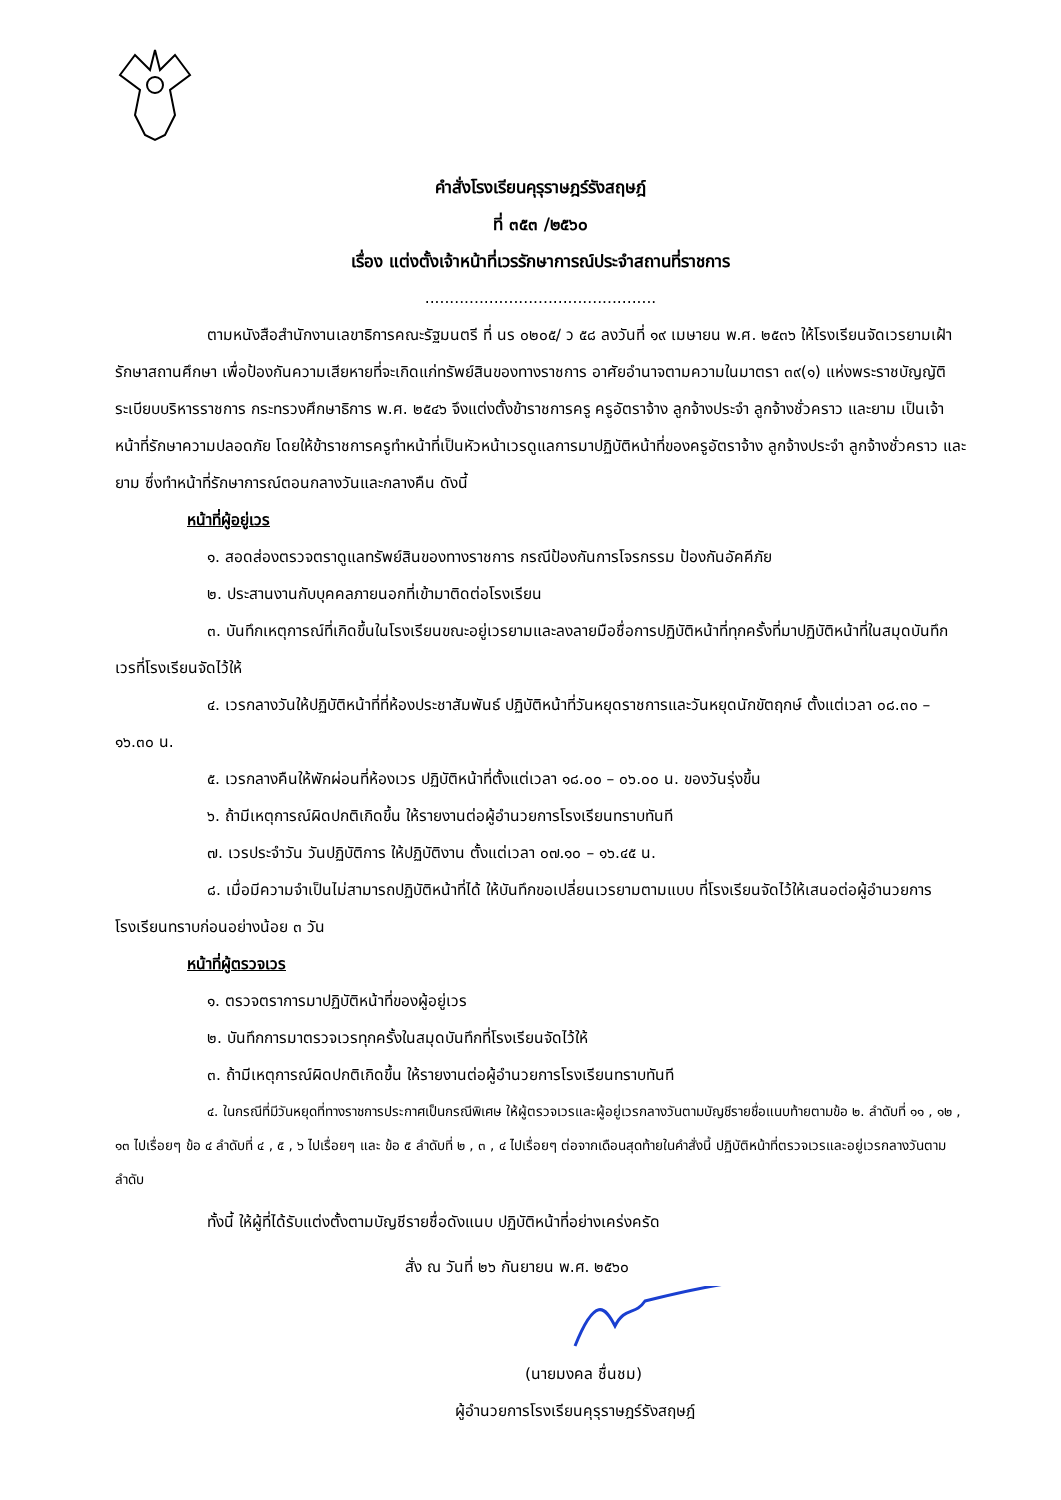คำสั่งโรงเรียนคุรุราษฎร์รังสฤษฎ์
ที่ ๓๕๓ /๒๕๖๐
เรื่อง แต่งตั้งเจ้าหน้าที่เวรรักษาการณ์ประจำสถานที่ราชการ
...............................................
ตามหนังสือสำนักงานเลขาธิการคณะรัฐมนตรี ที่ นร ๐๒๐๕/ ว ๕๘ ลงวันที่ ๑๙ เมษายน พ.ศ. ๒๕๓๖ ให้โรงเรียนจัดเวรยามเฝ้ารักษาสถานศึกษา เพื่อป้องกันความเสียหายที่จะเกิดแก่ทรัพย์สินของทางราชการ อาศัยอำนาจตามความในมาตรา ๓๙(๑) แห่งพระราชบัญญัติระเบียบบริหารราชการ กระทรวงศึกษาธิการ พ.ศ. ๒๕๔๖ จึงแต่งตั้งข้าราชการครู ครูอัตราจ้าง ลูกจ้างประจำ ลูกจ้างชั่วคราว และยาม เป็นเจ้าหน้าที่รักษาความปลอดภัย โดยให้ข้าราชการครูทำหน้าที่เป็นหัวหน้าเวรดูแลการมาปฏิบัติหน้าที่ของครูอัตราจ้าง ลูกจ้างประจำ ลูกจ้างชั่วคราว และยาม ซึ่งทำหน้าที่รักษาการณ์ตอนกลางวันและกลางคืน ดังนี้
หน้าที่ผู้อยู่เวร
๑. สอดส่องตรวจตราดูแลทรัพย์สินของทางราชการ กรณีป้องกันการโจรกรรม ป้องกันอัคคีภัย
๒. ประสานงานกับบุคคลภายนอกที่เข้ามาติดต่อโรงเรียน
๓. บันทึกเหตุการณ์ที่เกิดขึ้นในโรงเรียนขณะอยู่เวรยามและลงลายมือชื่อการปฏิบัติหน้าที่ทุกครั้งที่มาปฏิบัติหน้าที่ในสมุดบันทึกเวรที่โรงเรียนจัดไว้ให้
๔. เวรกลางวันให้ปฏิบัติหน้าที่ที่ห้องประชาสัมพันธ์ ปฏิบัติหน้าที่วันหยุดราชการและวันหยุดนักขัตฤกษ์ ตั้งแต่เวลา ๐๘.๓๐ – ๑๖.๓๐ น.
๕. เวรกลางคืนให้พักผ่อนที่ห้องเวร ปฏิบัติหน้าที่ตั้งแต่เวลา ๑๘.๐๐ – ๐๖.๐๐ น. ของวันรุ่งขึ้น
๖. ถ้ามีเหตุการณ์ผิดปกติเกิดขึ้น ให้รายงานต่อผู้อำนวยการโรงเรียนทราบทันที
๗. เวรประจำวัน วันปฏิบัติการ ให้ปฏิบัติงาน ตั้งแต่เวลา ๐๗.๑๐ – ๑๖.๔๕ น.
๘. เมื่อมีความจำเป็นไม่สามารถปฏิบัติหน้าที่ได้ ให้บันทึกขอเปลี่ยนเวรยามตามแบบ ที่โรงเรียนจัดไว้ให้เสนอต่อผู้อำนวยการโรงเรียนทราบก่อนอย่างน้อย ๓ วัน
หน้าที่ผู้ตรวจเวร
๑. ตรวจตราการมาปฏิบัติหน้าที่ของผู้อยู่เวร
๒. บันทึกการมาตรวจเวรทุกครั้งในสมุดบันทึกที่โรงเรียนจัดไว้ให้
๓. ถ้ามีเหตุการณ์ผิดปกติเกิดขึ้น ให้รายงานต่อผู้อำนวยการโรงเรียนทราบทันที
๔. ในกรณีที่มีวันหยุดที่ทางราชการประกาศเป็นกรณีพิเศษ ให้ผู้ตรวจเวรและผู้อยู่เวรกลางวันตามบัญชีรายชื่อแนบท้ายตามข้อ ๒. ลำดับที่ ๑๑ , ๑๒ , ๑๓ ไปเรื่อยๆ ข้อ ๔ ลำดับที่ ๔ , ๕ , ๖ ไปเรื่อยๆ และ ข้อ ๕ ลำดับที่ ๒ , ๓ , ๔ ไปเรื่อยๆ ต่อจากเดือนสุดท้ายในคำสั่งนี้ ปฏิบัติหน้าที่ตรวจเวรและอยู่เวรกลางวันตามลำดับ
ทั้งนี้ ให้ผู้ที่ได้รับแต่งตั้งตามบัญชีรายชื่อดังแนบ ปฏิบัติหน้าที่อย่างเคร่งครัด
สั่ง ณ วันที่ ๒๖ กันยายน พ.ศ. ๒๕๖๐
(นายมงคล ชื่นชม)
ผู้อำนวยการโรงเรียนคุรุราษฎร์รังสฤษฎ์